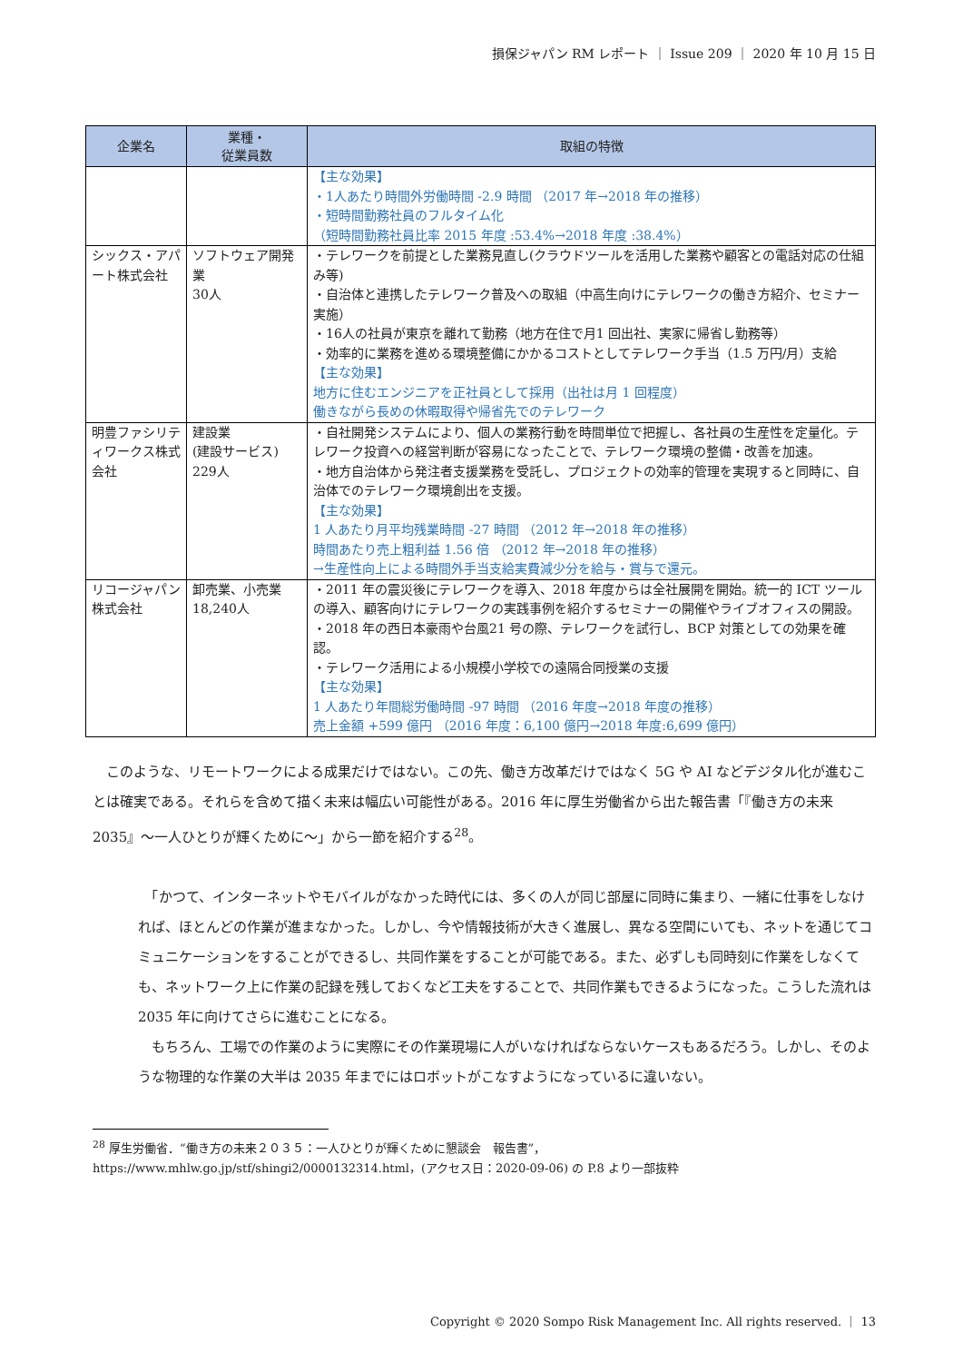損保ジャパン RM レポート ｜ Issue 209 ｜ 2020 年 10 月 15 日
| 企業名 | 業種・ 従業員数 | 取組の特徴 |
| --- | --- | --- |
| | | 【主な効果】 ・1人あたり時間外労働時間 -2.9 時間 （2017 年→2018 年の推移） ・短時間勤務社員のフルタイム化 （短時間勤務社員比率 2015 年度 :53.4%→2018 年度 :38.4%） |
| シックス・アパート株式会社 | ソフトウェア開発業 30人 | ・テレワークを前提とした業務見直し(クラウドツールを活用した業務や顧客との電話対応の仕組み等) ・自治体と連携したテレワーク普及への取組（中高生向けにテレワークの働き方紹介、セミナー実施） ・16人の社員が東京を離れて勤務（地方在住で月1 回出社、実家に帰省し勤務等） ・効率的に業務を進める環境整備にかかるコストとしてテレワーク手当（1.5 万円/月）支給 【主な効果】 地方に住むエンジニアを正社員として採用（出社は月 1 回程度） 働きながら長めの休暇取得や帰省先でのテレワーク |
| 明豊ファシリティワークス株式会社 | 建設業 (建設サービス) 229人 | ・自社開発システムにより、個人の業務行動を時間単位で把握し、各社員の生産性を定量化。テレワーク投資への経営判断が容易になったことで、テレワーク環境の整備・改善を加速。 ・地方自治体から発注者支援業務を受託し、プロジェクトの効率的管理を実現すると同時に、自治体でのテレワーク環境創出を支援。 【主な効果】 1 人あたり月平均残業時間 -27 時間 （2012 年→2018 年の推移） 時間あたり売上粗利益 1.56 倍 （2012 年→2018 年の推移） →生産性向上による時間外手当支給実費減少分を給与・賞与で還元。 |
| リコージャパン株式会社 | 卸売業、小売業 18,240人 | ・2011 年の震災後にテレワークを導入、2018 年度からは全社展開を開始。統一的 ICT ツールの導入、顧客向けにテレワークの実践事例を紹介するセミナーの開催やライブオフィスの開設。 ・2018 年の西日本豪雨や台風21 号の際、テレワークを試行し、BCP 対策としての効果を確認。 ・テレワーク活用による小規模小学校での遠隔合同授業の支援 【主な効果】 1 人あたり年間総労働時間 -97 時間 （2016 年度→2018 年度の推移） 売上金額 +599 億円 （2016 年度：6,100 億円→2018 年度:6,699 億円） |
　このような、リモートワークによる成果だけではない。この先、働き方改革だけではなく 5G や AI などデジタル化が進むことは確実である。それらを含めて描く未来は幅広い可能性がある。2016 年に厚生労働省から出た報告書「『働き方の未来 2035』～一人ひとりが輝くために～」から一節を紹介する<sup>28</sup>。
　「かつて、インターネットやモバイルがなかった時代には、多くの人が同じ部屋に同時に集まり、一緒に仕事をしなければ、ほとんどの作業が進まなかった。しかし、今や情報技術が大きく進展し、異なる空間にいても、ネットを通じてコミュニケーションをすることができるし、共同作業をすることが可能である。また、必ずしも同時刻に作業をしなくても、ネットワーク上に作業の記録を残しておくなど工夫をすることで、共同作業もできるようになった。こうした流れは 2035 年に向けてさらに進むことになる。
　もちろん、工場での作業のように実際にその作業現場に人がいなければならないケースもあるだろう。しかし、そのような物理的な作業の大半は 2035 年までにはロボットがこなすようになっているに違いない。
<sup>28</sup> 厚生労働省．“働き方の未来２０３５：一人ひとりが輝くために懇談会　報告書”，
https://www.mhlw.go.jp/stf/shingi2/0000132314.html，(アクセス日：2020-09-06) の P.8 より一部抜粋
Copyright © 2020 Sompo Risk Management Inc. All rights reserved. ｜ 13